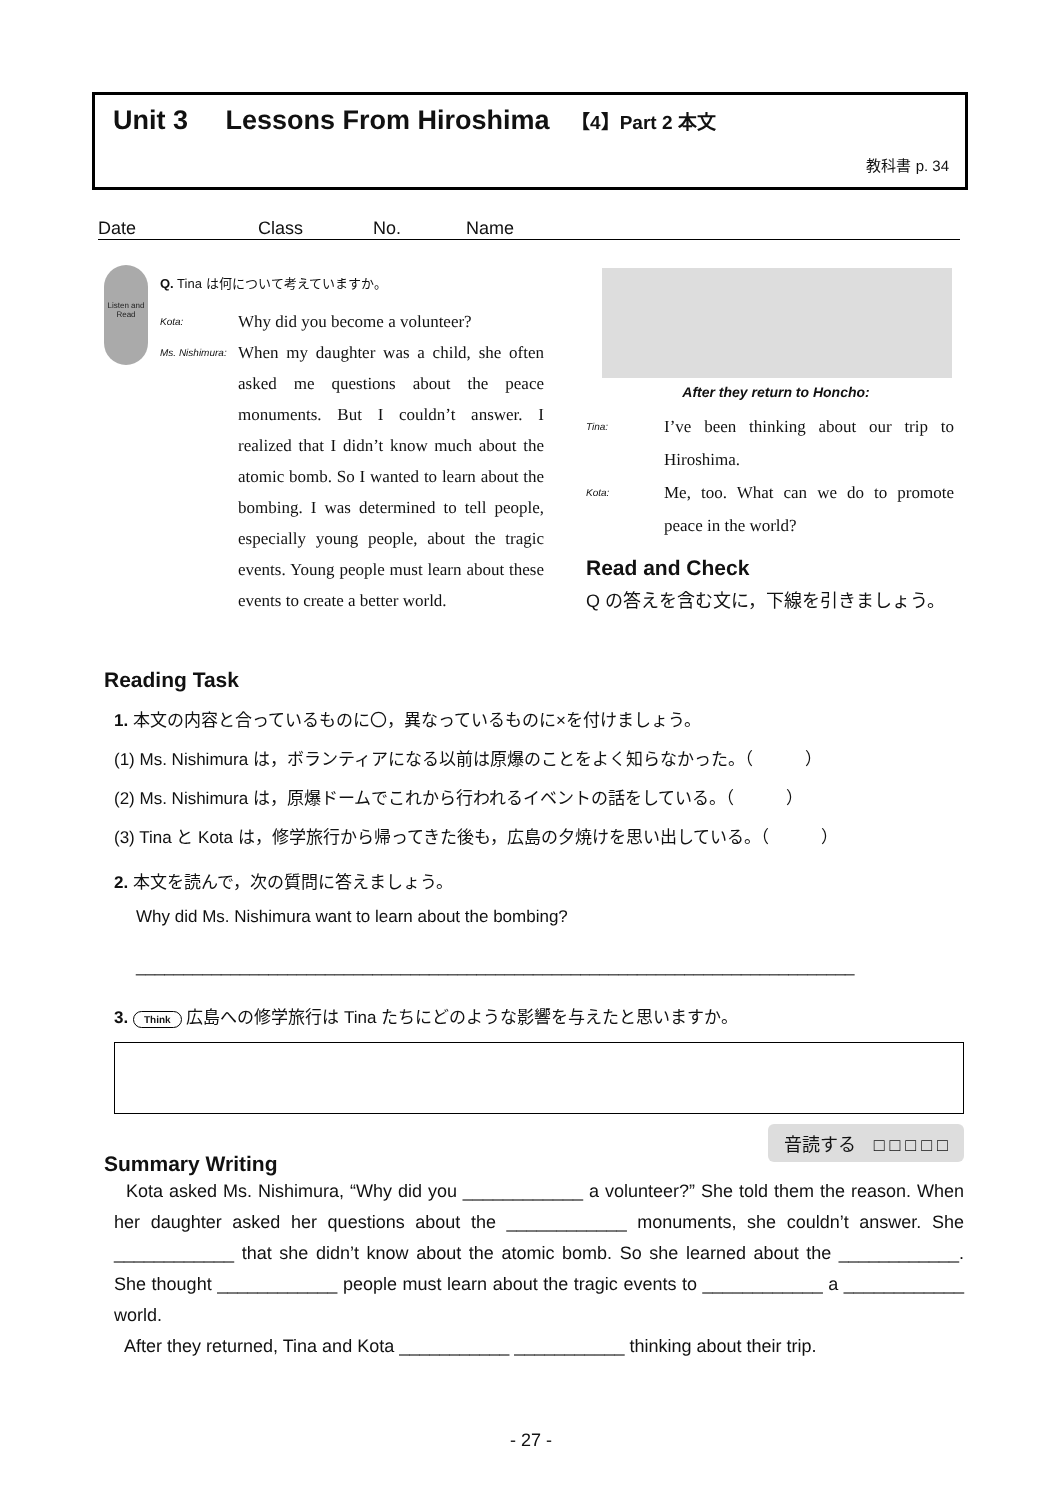Unit 3 Lessons From Hiroshima 【4】Part 2 本文
教科書 p. 34
Date Class No. Name
Listen and Read
Q. Tina は何について考えていますか。
Kota:
Why did you become a volunteer?
Ms. Nishimura:
When my daughter was a child, she often asked me questions about the peace monuments. But I couldn’t answer. I realized that I didn’t know much about the atomic bomb. So I wanted to learn about the bombing. I was determined to tell people, especially young people, about the tragic events. Young people must learn about these events to create a better world.
After they return to Honcho:
Tina:
I’ve been thinking about our trip to Hiroshima.
Kota:
Me, too. What can we do to promote peace in the world?
Read and Check
Q の答えを含む文に，下線を引きましょう。
Reading Task
1. 本文の内容と合っているものに〇，異なっているものに×を付けましょう。
(1) Ms. Nishimura は，ボランティアになる以前は原爆のことをよく知らなかった。（　　　）
(2) Ms. Nishimura は，原爆ドームでこれから行われるイベントの話をしている。（　　　）
(3) Tina と Kota は，修学旅行から帰ってきた後も，広島の夕焼けを思い出している。（　　　）
2. 本文を読んで，次の質問に答えましょう。
Why did Ms. Nishimura want to learn about the bombing?
____________________________________________________________________________
3. Think 広島への修学旅行は Tina たちにどのような影響を与えたと思いますか。
音読する　□ □ □ □ □
Summary Writing
Kota asked Ms. Nishimura, “Why did you ____________ a volunteer?” She told them the reason. When her daughter asked her questions about the ____________ monuments, she couldn’t answer. She ____________ that she didn’t know about the atomic bomb. So she learned about the ____________. She thought ____________ people must learn about the tragic events to ____________ a ____________ world.
After they returned, Tina and Kota ___________ ___________ thinking about their trip.
- 27 -